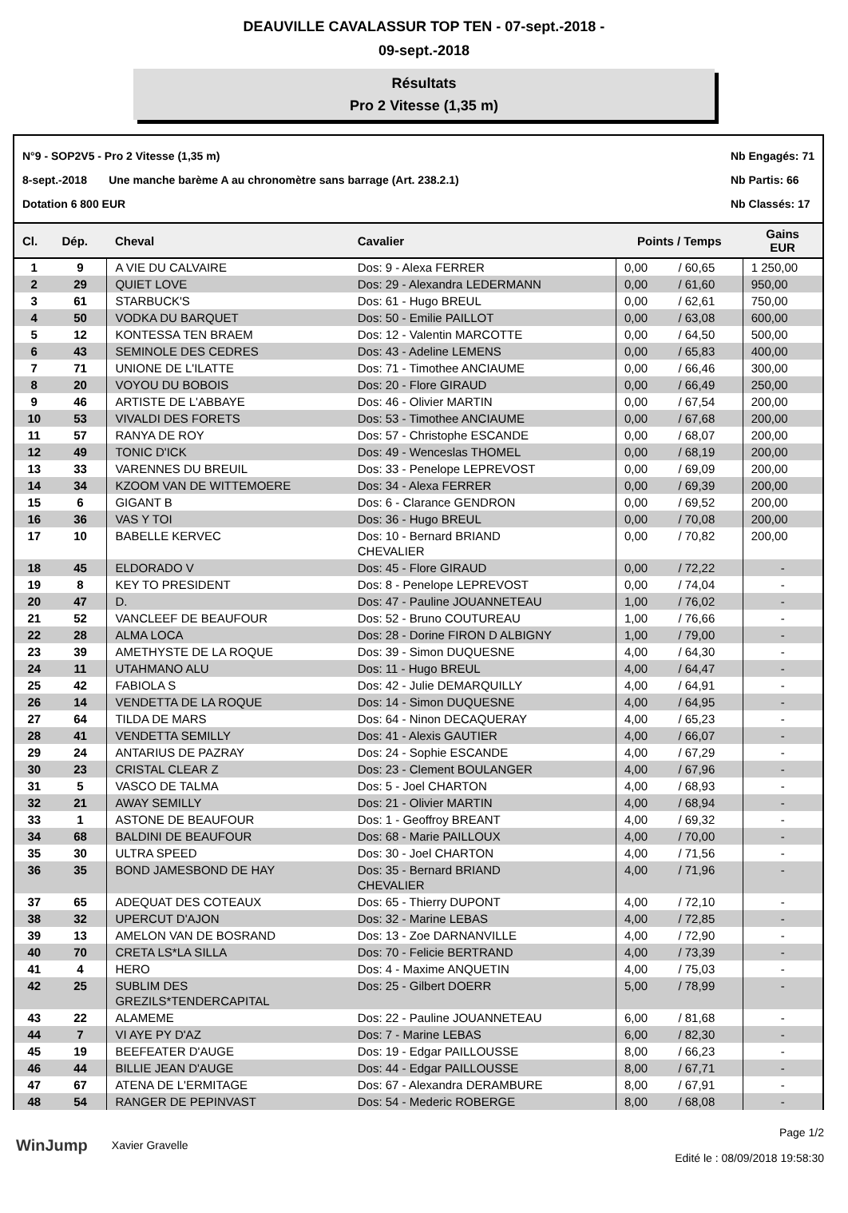DEAUVILLE CAVALASSUR TOP TEN - 07-sept.-2018 -
09-sept.-2018
Résultats
Pro 2 Vitesse (1,35 m)
N°9 - SOP2V5 - Pro 2 Vitesse (1,35 m)
8-sept.-2018 Une manche barème A au chronomètre sans barrage (Art. 238.2.1)
Dotation 6 800 EUR
Nb Engagés: 71
Nb Partis: 66
Nb Classés: 17
| Cl. | Dép. | Cheval | Cavalier | Points / Temps | | Gains EUR |
| --- | --- | --- | --- | --- | --- | --- |
| 1 | 9 | A VIE DU CALVAIRE | Dos: 9 - Alexa FERRER | 0,00 | / 60,65 | 1 250,00 |
| 2 | 29 | QUIET LOVE | Dos: 29 - Alexandra LEDERMANN | 0,00 | / 61,60 | 950,00 |
| 3 | 61 | STARBUCK'S | Dos: 61 - Hugo BREUL | 0,00 | / 62,61 | 750,00 |
| 4 | 50 | VODKA DU BARQUET | Dos: 50 - Emilie PAILLOT | 0,00 | / 63,08 | 600,00 |
| 5 | 12 | KONTESSA TEN BRAEM | Dos: 12 - Valentin MARCOTTE | 0,00 | / 64,50 | 500,00 |
| 6 | 43 | SEMINOLE DES CEDRES | Dos: 43 - Adeline LEMENS | 0,00 | / 65,83 | 400,00 |
| 7 | 71 | UNIONE DE L'ILATTE | Dos: 71 - Timothee ANCIAUME | 0,00 | / 66,46 | 300,00 |
| 8 | 20 | VOYOU DU BOBOIS | Dos: 20 - Flore GIRAUD | 0,00 | / 66,49 | 250,00 |
| 9 | 46 | ARTISTE DE L'ABBAYE | Dos: 46 - Olivier MARTIN | 0,00 | / 67,54 | 200,00 |
| 10 | 53 | VIVALDI DES FORETS | Dos: 53 - Timothee ANCIAUME | 0,00 | / 67,68 | 200,00 |
| 11 | 57 | RANYA DE ROY | Dos: 57 - Christophe ESCANDE | 0,00 | / 68,07 | 200,00 |
| 12 | 49 | TONIC D'ICK | Dos: 49 - Wenceslas THOMEL | 0,00 | / 68,19 | 200,00 |
| 13 | 33 | VARENNES DU BREUIL | Dos: 33 - Penelope LEPREVOST | 0,00 | / 69,09 | 200,00 |
| 14 | 34 | KZOOM VAN DE WITTEMOERE | Dos: 34 - Alexa FERRER | 0,00 | / 69,39 | 200,00 |
| 15 | 6 | GIGANT B | Dos: 6 - Clarance GENDRON | 0,00 | / 69,52 | 200,00 |
| 16 | 36 | VAS Y TOI | Dos: 36 - Hugo BREUL | 0,00 | / 70,08 | 200,00 |
| 17 | 10 | BABELLE KERVEC | Dos: 10 - Bernard BRIAND CHEVALIER | 0,00 | / 70,82 | 200,00 |
| 18 | 45 | ELDORADO V | Dos: 45 - Flore GIRAUD | 0,00 | / 72,22 | - |
| 19 | 8 | KEY TO PRESIDENT | Dos: 8 - Penelope LEPREVOST | 0,00 | / 74,04 | - |
| 20 | 47 | D. | Dos: 47 - Pauline JOUANNETEAU | 1,00 | / 76,02 | - |
| 21 | 52 | VANCLEEF DE BEAUFOUR | Dos: 52 - Bruno COUTUREAU | 1,00 | / 76,66 | - |
| 22 | 28 | ALMA LOCA | Dos: 28 - Dorine FIRON D ALBIGNY | 1,00 | / 79,00 | - |
| 23 | 39 | AMETHYSTE DE LA ROQUE | Dos: 39 - Simon DUQUESNE | 4,00 | / 64,30 | - |
| 24 | 11 | UTAHMANO ALU | Dos: 11 - Hugo BREUL | 4,00 | / 64,47 | - |
| 25 | 42 | FABIOLA S | Dos: 42 - Julie DEMARQUILLY | 4,00 | / 64,91 | - |
| 26 | 14 | VENDETTA DE LA ROQUE | Dos: 14 - Simon DUQUESNE | 4,00 | / 64,95 | - |
| 27 | 64 | TILDA DE MARS | Dos: 64 - Ninon DECAQUERAY | 4,00 | / 65,23 | - |
| 28 | 41 | VENDETTA SEMILLY | Dos: 41 - Alexis GAUTIER | 4,00 | / 66,07 | - |
| 29 | 24 | ANTARIUS DE PAZRAY | Dos: 24 - Sophie ESCANDE | 4,00 | / 67,29 | - |
| 30 | 23 | CRISTAL CLEAR Z | Dos: 23 - Clement BOULANGER | 4,00 | / 67,96 | - |
| 31 | 5 | VASCO DE TALMA | Dos: 5 - Joel CHARTON | 4,00 | / 68,93 | - |
| 32 | 21 | AWAY SEMILLY | Dos: 21 - Olivier MARTIN | 4,00 | / 68,94 | - |
| 33 | 1 | ASTONE DE BEAUFOUR | Dos: 1 - Geoffroy BREANT | 4,00 | / 69,32 | - |
| 34 | 68 | BALDINI DE BEAUFOUR | Dos: 68 - Marie PAILLOUX | 4,00 | / 70,00 | - |
| 35 | 30 | ULTRA SPEED | Dos: 30 - Joel CHARTON | 4,00 | / 71,56 | - |
| 36 | 35 | BOND JAMESBOND DE HAY | Dos: 35 - Bernard BRIAND CHEVALIER | 4,00 | / 71,96 | - |
| 37 | 65 | ADEQUAT DES COTEAUX | Dos: 65 - Thierry DUPONT | 4,00 | / 72,10 | - |
| 38 | 32 | UPERCUT D'AJON | Dos: 32 - Marine LEBAS | 4,00 | / 72,85 | - |
| 39 | 13 | AMELON VAN DE BOSRAND | Dos: 13 - Zoe DARNANVILLE | 4,00 | / 72,90 | - |
| 40 | 70 | CRETA LS*LA SILLA | Dos: 70 - Felicie BERTRAND | 4,00 | / 73,39 | - |
| 41 | 4 | HERO | Dos: 4 - Maxime ANQUETIN | 4,00 | / 75,03 | - |
| 42 | 25 | SUBLIM DES GREZILS*TENDERCAPITAL | Dos: 25 - Gilbert DOERR | 5,00 | / 78,99 | - |
| 43 | 22 | ALAMEME | Dos: 22 - Pauline JOUANNETEAU | 6,00 | / 81,68 | - |
| 44 | 7 | VI AYE PY D'AZ | Dos: 7 - Marine LEBAS | 6,00 | / 82,30 | - |
| 45 | 19 | BEEFEATER D'AUGE | Dos: 19 - Edgar PAILLOUSSE | 8,00 | / 66,23 | - |
| 46 | 44 | BILLIE JEAN D'AUGE | Dos: 44 - Edgar PAILLOUSSE | 8,00 | / 67,71 | - |
| 47 | 67 | ATENA DE L'ERMITAGE | Dos: 67 - Alexandra DERAMBURE | 8,00 | / 67,91 | - |
| 48 | 54 | RANGER DE PEPINVAST | Dos: 54 - Mederic ROBERGE | 8,00 | / 68,08 | - |
WinJump Xavier Gravelle
Page 1/2
Edité le : 08/09/2018 19:58:30